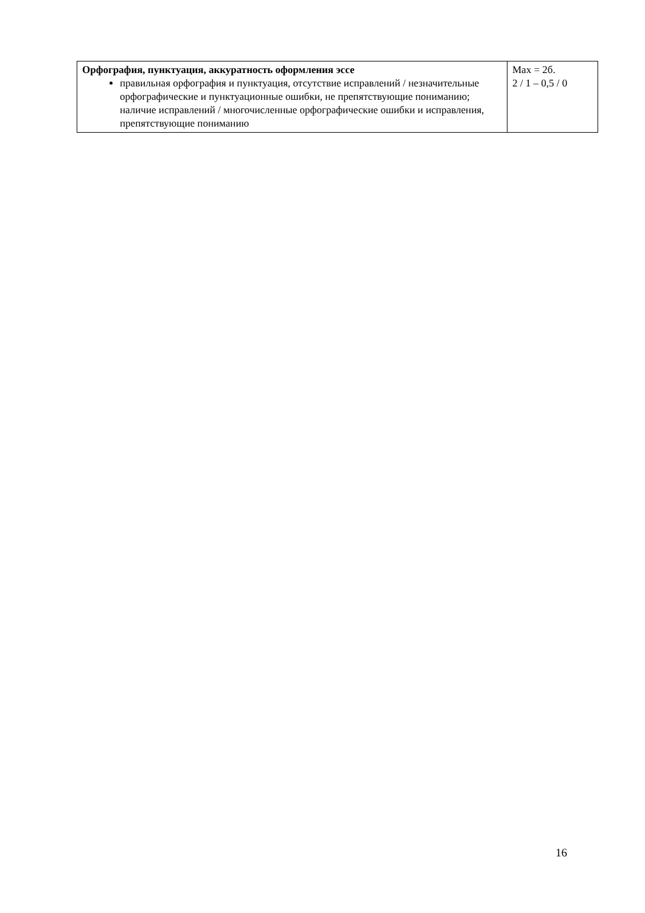| Орфография, пунктуация, аккуратность оформления эссе правильная орфография и пунктуация, отсутствие исправлений / незначительные орфографические и пунктуационные ошибки, не препятствующие пониманию; наличие исправлений / многочисленные орфографические ошибки и исправления, препятствующие пониманию | Max = 2б. 2 / 1 – 0,5 / 0 |
16